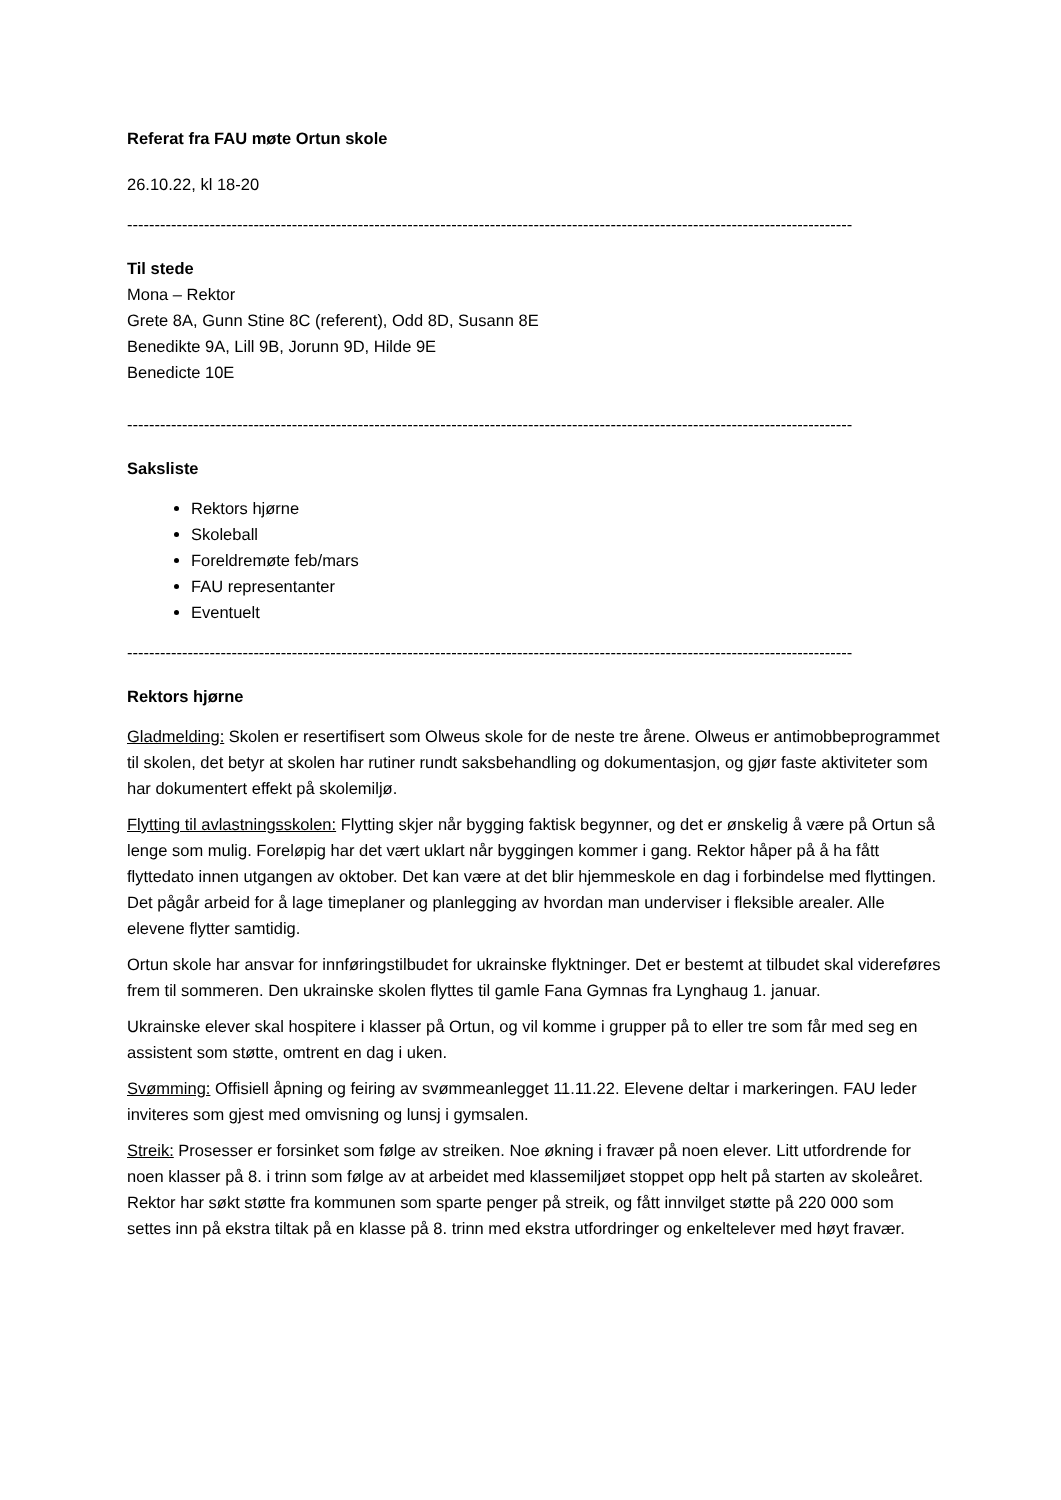Referat fra FAU møte Ortun skole
26.10.22, kl 18-20
------------------------------------------------------------------------------------------------------------------------------------
Til stede
Mona – Rektor
Grete 8A, Gunn Stine 8C (referent), Odd 8D, Susann 8E
Benedikte 9A, Lill 9B, Jorunn 9D, Hilde 9E
Benedicte 10E
------------------------------------------------------------------------------------------------------------------------------------
Saksliste
Rektors hjørne
Skoleball
Foreldremøte feb/mars
FAU representanter
Eventuelt
------------------------------------------------------------------------------------------------------------------------------------
Rektors hjørne
Gladmelding: Skolen er resertifisert som Olweus skole for de neste tre årene. Olweus er antimobbeprogrammet til skolen, det betyr at skolen har rutiner rundt saksbehandling og dokumentasjon, og gjør faste aktiviteter som har dokumentert effekt på skolemiljø.
Flytting til avlastningsskolen: Flytting skjer når bygging faktisk begynner, og det er ønskelig å være på Ortun så lenge som mulig. Foreløpig har det vært uklart når byggingen kommer i gang. Rektor håper på å ha fått flyttedato innen utgangen av oktober. Det kan være at det blir hjemmeskole en dag i forbindelse med flyttingen. Det pågår arbeid for å lage timeplaner og planlegging av hvordan man underviser i fleksible arealer. Alle elevene flytter samtidig.
Ortun skole har ansvar for innføringstilbudet for ukrainske flyktninger. Det er bestemt at tilbudet skal videreføres frem til sommeren. Den ukrainske skolen flyttes til gamle Fana Gymnas fra Lynghaug 1. januar.
Ukrainske elever skal hospitere i klasser på Ortun, og vil komme i grupper på to eller tre som får med seg en assistent som støtte, omtrent en dag i uken.
Svømming: Offisiell åpning og feiring av svømmeanlegget 11.11.22. Elevene deltar i markeringen. FAU leder inviteres som gjest med omvisning og lunsj i gymsalen.
Streik: Prosesser er forsinket som følge av streiken. Noe økning i fravær på noen elever. Litt utfordrende for noen klasser på 8. i trinn som følge av at arbeidet med klassemiljøet stoppet opp helt på starten av skoleåret. Rektor har søkt støtte fra kommunen som sparte penger på streik, og fått innvilget støtte på 220 000 som settes inn på ekstra tiltak på en klasse på 8. trinn med ekstra utfordringer og enkeltelever med høyt fravær.